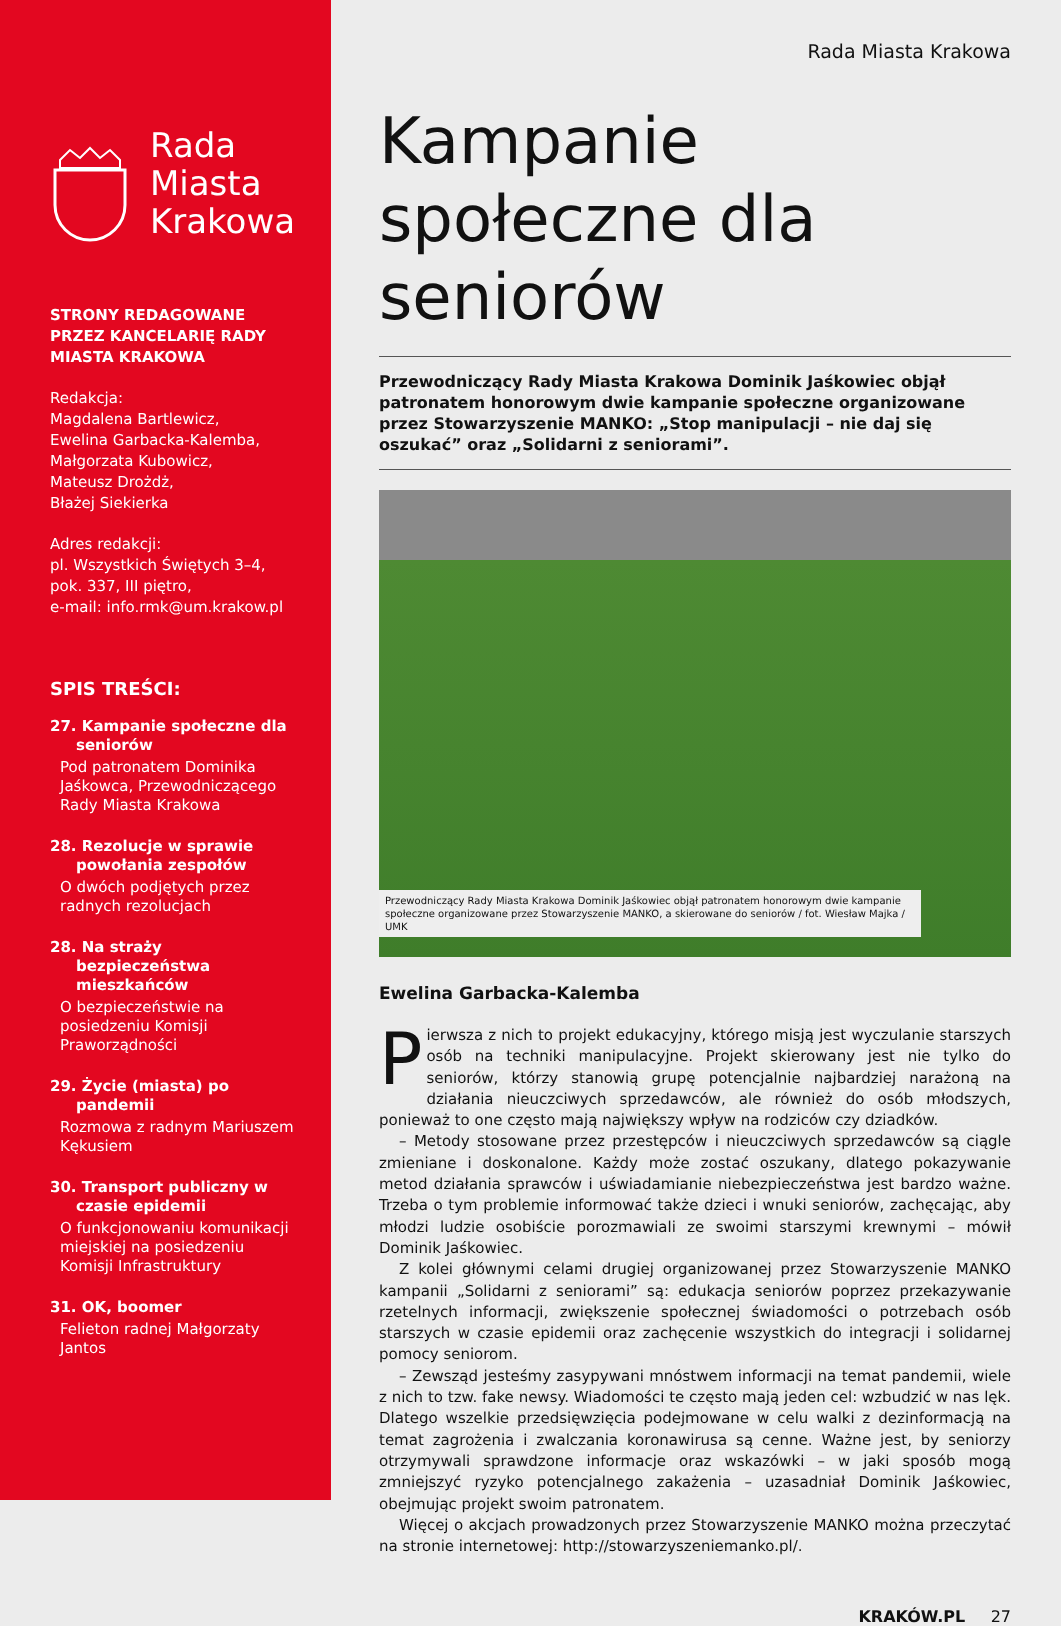Rada
Miasta
Krakowa
STRONY REDAGOWANE PRZEZ KANCELARIĘ RADY MIASTA KRAKOWA
Redakcja:
Magdalena Bartlewicz,
Ewelina Garbacka-Kalemba,
Małgorzata Kubowicz,
Mateusz Drożdż,
Błażej Siekierka
Adres redakcji:
pl. Wszystkich Świętych 3–4,
pok. 337, III piętro,
e-mail: info.rmk@um.krakow.pl
SPIS TREŚCI:
27. Kampanie społeczne dla seniorów
Pod patronatem Dominika Jaśkowca, Przewodniczącego Rady Miasta Krakowa
28. Rezolucje w sprawie powołania zespołów
O dwóch podjętych przez radnych rezolucjach
28. Na straży bezpieczeństwa mieszkańców
O bezpieczeństwie na posiedzeniu Komisji Praworządności
29. Życie (miasta) po pandemii
Rozmowa z radnym Mariuszem Kękusiem
30. Transport publiczny w czasie epidemii
O funkcjonowaniu komunikacji miejskiej na posiedzeniu Komisji Infrastruktury
31. OK, boomer
Felieton radnej Małgorzaty Jantos
Rada Miasta Krakowa
Kampanie społeczne dla seniorów
Przewodniczący Rady Miasta Krakowa Dominik Jaśkowiec objął patronatem honorowym dwie kampanie społeczne organizowane przez Stowarzyszenie MANKO: „Stop manipulacji – nie daj się oszukać” oraz „Solidarni z seniorami”.
Przewodniczący Rady Miasta Krakowa Dominik Jaśkowiec objął patronatem honorowym dwie kampanie społeczne organizowane przez Stowarzyszenie MANKO, a skierowane do seniorów / fot. Wiesław Majka / UMK
Ewelina Garbacka-Kalemba
Pierwsza z nich to projekt edukacyjny, którego misją jest wyczulanie starszych osób na techniki manipulacyjne. Projekt skierowany jest nie tylko do seniorów, którzy stanowią grupę potencjalnie najbardziej narażoną na działania nieuczciwych sprzedawców, ale również do osób młodszych, ponieważ to one często mają największy wpływ na rodziców czy dziadków.
– Metody stosowane przez przestępców i nieuczciwych sprzedawców są ciągle zmieniane i doskonalone. Każdy może zostać oszukany, dlatego pokazywanie metod działania sprawców i uświadamianie niebezpieczeństwa jest bardzo ważne. Trzeba o tym problemie informować także dzieci i wnuki seniorów, zachęcając, aby młodzi ludzie osobiście porozmawiali ze swoimi starszymi krewnymi – mówił Dominik Jaśkowiec.
Z kolei głównymi celami drugiej organizowanej przez Stowarzyszenie MANKO kampanii „Solidarni z seniorami” są: edukacja seniorów poprzez przekazywanie rzetelnych informacji, zwiększenie społecznej świadomości o potrzebach osób starszych w czasie epidemii oraz zachęcenie wszystkich do integracji i solidarnej pomocy seniorom.
– Zewsząd jesteśmy zasypywani mnóstwem informacji na temat pandemii, wiele z nich to tzw. fake newsy. Wiadomości te często mają jeden cel: wzbudzić w nas lęk. Dlatego wszelkie przedsięwzięcia podejmowane w celu walki z dezinformacją na temat zagrożenia i zwalczania koronawirusa są cenne. Ważne jest, by seniorzy otrzymywali sprawdzone informacje oraz wskazówki – w jaki sposób mogą zmniejszyć ryzyko potencjalnego zakażenia – uzasadniał Dominik Jaśkowiec, obejmując projekt swoim patronatem.
Więcej o akcjach prowadzonych przez Stowarzyszenie MANKO można przeczytać na stronie internetowej: http://stowarzyszeniemanko.pl/.
KRAKÓW.PL 27